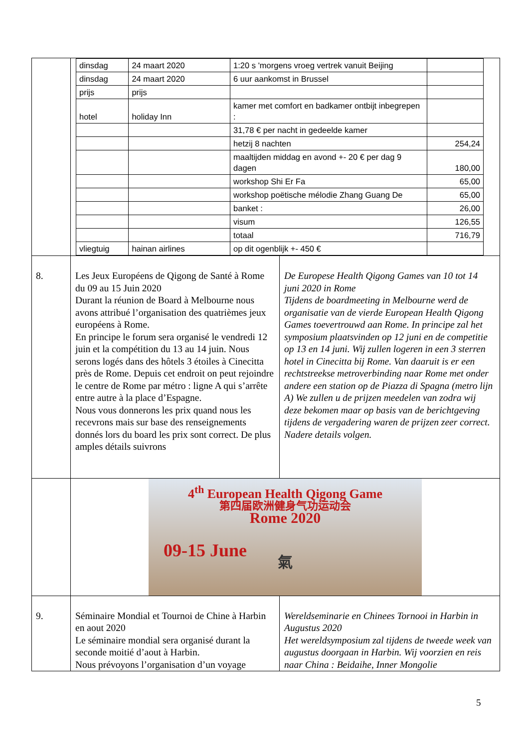| | / dinsdag / 24 maart 2020 / 1:20 s 'morgens vroeg vertrek vanuit Beijing / / / dinsdag / 24 maart 2020 / 6 uur aankomst in Brussel / / / prijs / prijs / / / / hotel / holiday Inn / kamer met comfort en badkamer ontbijt inbegrepen : / / / / / 31,78 € per nacht in gedeelde kamer / / / / / hetzij 8 nachten / 254,24 / / / / maaltijden middag en avond +- 20 € per dag 9 dagen / 180,00 / / / / workshop Shi Er Fa / 65,00 / / / / workshop poëtische mélodie Zhang Guang De / 65,00 / / / / banket : / 26,00 / / / / visum / 126,55 / / / / totaal / 716,79 / / vliegtuig / hainan airlines / op dit ogenblijk +- 450 € / / | |
| 8. | Les Jeux Européens de Qigong de Santé à Rome du 09 au 15 Juin 2020 Durant la réunion de Board à Melbourne nous avons attribué l’organisation des quatrièmes jeux européens à Rome. En principe le forum sera organisé le vendredi 12 juin et la compétition du 13 au 14 juin. Nous serons logés dans des hôtels 3 étoiles à Cinecitta près de Rome. Depuis cet endroit on peut rejoindre le centre de Rome par métro : ligne A qui s’arrête entre autre à la place d’Espagne. Nous vous donnerons les prix quand nous les recevrons mais sur base des renseignements donnés lors du board les prix sont correct. De plus amples détails suivrons | De Europese Health Qigong Games van 10 tot 14 juni 2020 in Rome Tijdens de boardmeeting in Melbourne werd de organisatie van de vierde European Health Qigong Games toevertrouwd aan Rome. In principe zal het symposium plaatsvinden op 12 juni en de competitie op 13 en 14 juni. Wij zullen logeren in een 3 sterren hotel in Cinecitta bij Rome. Van daaruit is er een rechtstreekse metroverbinding naar Rome met onder andere een station op de Piazza di Spagna (metro lijn A) We zullen u de prijzen meedelen van zodra wij deze bekomen maar op basis van de berichtgeving tijdens de vergadering waren de prijzen zeer correct. Nadere details volgen. |
| | 4<sup>th</sup> European Health Qigong Game 第四届欧洲健身气功运动会 Rome 2020 09-15 June 氣 | |
| 9. | Séminaire Mondial et Tournoi de Chine à Harbin en aout 2020 Le séminaire mondial sera organisé durant la seconde moitié d’aout à Harbin. Nous prévoyons l’organisation d’un voyage | Wereldseminarie en Chinees Tornooi in Harbin in Augustus 2020 Het wereldsymposium zal tijdens de tweede week van augustus doorgaan in Harbin. Wij voorzien en reis naar China : Beidaihe, Inner Mongolie |
5